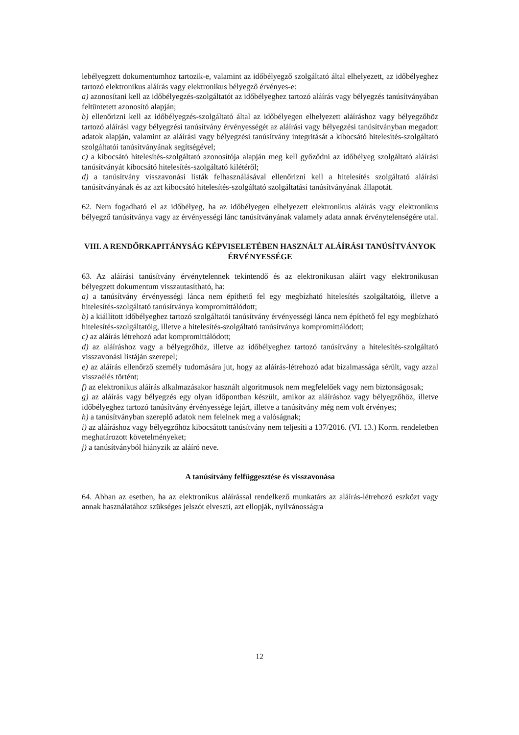lebélyegzett dokumentumhoz tartozik-e, valamint az időbélyegző szolgáltató által elhelyezett, az időbélyeghez tartozó elektronikus aláírás vagy elektronikus bélyegző érvényes-e:
a) azonosítani kell az időbélyegzés-szolgáltatót az időbélyeghez tartozó aláírás vagy bélyegzés tanúsítványában feltüntetett azonosító alapján;
b) ellenőrizni kell az időbélyegzés-szolgáltató által az időbélyegen elhelyezett aláíráshoz vagy bélyegzőhöz tartozó aláírási vagy bélyegzési tanúsítvány érvényességét az aláírási vagy bélyegzési tanúsítványban megadott adatok alapján, valamint az aláírási vagy bélyegzési tanúsítvány integritását a kibocsátó hitelesítés-szolgáltató szolgáltatói tanúsítványának segítségével;
c) a kibocsátó hitelesítés-szolgáltató azonosítója alapján meg kell győződni az időbélyeg szolgáltató aláírási tanúsítványát kibocsátó hitelesítés-szolgáltató kilétéről;
d) a tanúsítvány visszavonási listák felhasználásával ellenőrizni kell a hitelesítés szolgáltató aláírási tanúsítványának és az azt kibocsátó hitelesítés-szolgáltató szolgáltatási tanúsítványának állapotát.
62. Nem fogadható el az időbélyeg, ha az időbélyegen elhelyezett elektronikus aláírás vagy elektronikus bélyegző tanúsítványa vagy az érvényességi lánc tanúsítványának valamely adata annak érvénytelenségére utal.
VIII. A RENDŐRKAPITÁNYSÁG KÉPVISELETÉBEN HASZNÁLT ALÁÍRÁSI TANÚSÍTVÁNYOK ÉRVÉNYESSÉGE
63. Az aláírási tanúsítvány érvénytelennek tekintendő és az elektronikusan aláírt vagy elektronikusan bélyegzett dokumentum visszautasítható, ha:
a) a tanúsítvány érvényességi lánca nem építhető fel egy megbízható hitelesítés szolgáltatóig, illetve a hitelesítés-szolgáltató tanúsítványa kompromittálódott;
b) a kiállított időbélyeghez tartozó szolgáltatói tanúsítvány érvényességi lánca nem építhető fel egy megbízható hitelesítés-szolgáltatóig, illetve a hitelesítés-szolgáltató tanúsítványa kompromittálódott;
c) az aláírás létrehozó adat kompromittálódott;
d) az aláíráshoz vagy a bélyegzőhöz, illetve az időbélyeghez tartozó tanúsítvány a hitelesítés-szolgáltató visszavonási listáján szerepel;
e) az aláírás ellenőrző személy tudomására jut, hogy az aláírás-létrehozó adat bizalmassága sérült, vagy azzal visszaélés történt;
f) az elektronikus aláírás alkalmazásakor használt algoritmusok nem megfelelőek vagy nem biztonságosak;
g) az aláírás vagy bélyegzés egy olyan időpontban készült, amikor az aláíráshoz vagy bélyegzőhöz, illetve időbélyeghez tartozó tanúsítvány érvényessége lejárt, illetve a tanúsítvány még nem volt érvényes;
h) a tanúsítványban szereplő adatok nem felelnek meg a valóságnak;
i) az aláíráshoz vagy bélyegzőhöz kibocsátott tanúsítvány nem teljesíti a 137/2016. (VI. 13.) Korm. rendeletben meghatározott követelményeket;
j) a tanúsítványból hiányzik az aláíró neve.
A tanúsítvány felfüggesztése és visszavonása
64. Abban az esetben, ha az elektronikus aláírással rendelkező munkatárs az aláírás-létrehozó eszközt vagy annak használatához szükséges jelszót elveszti, azt ellopják, nyilvánosságra
12